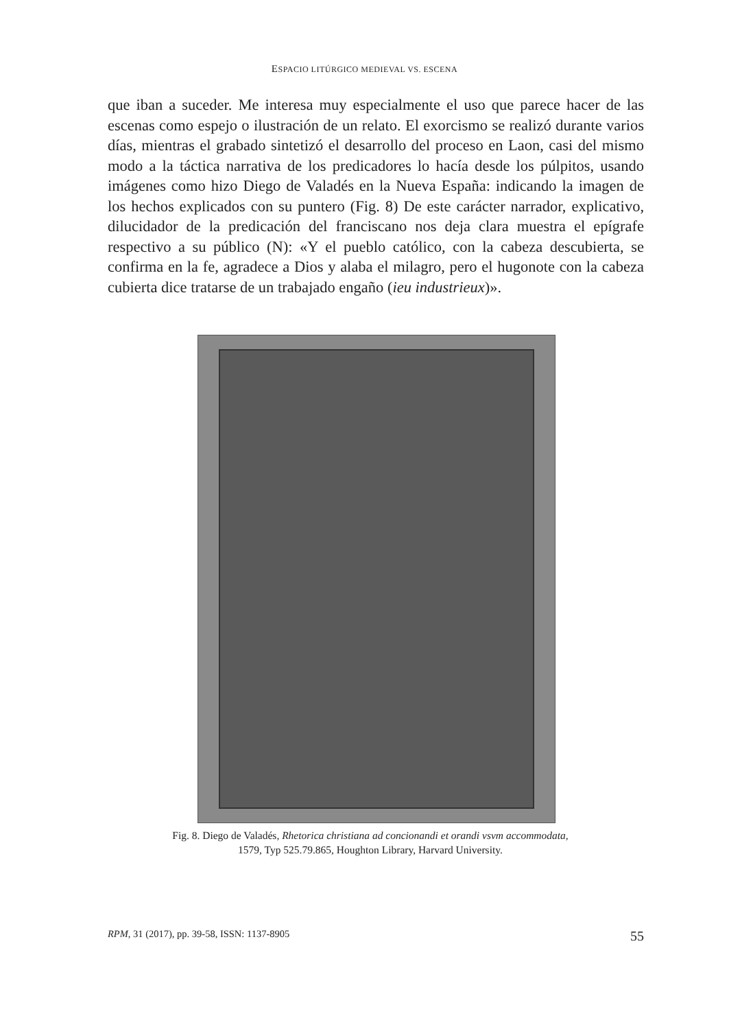ESPACIO LITÚRGICO MEDIEVAL VS. ESCENA
que iban a suceder. Me interesa muy especialmente el uso que parece hacer de las escenas como espejo o ilustración de un relato. El exorcismo se realizó durante varios días, mientras el grabado sintetizó el desarrollo del proceso en Laon, casi del mismo modo a la táctica narrativa de los predicadores lo hacía desde los púlpitos, usando imágenes como hizo Diego de Valadés en la Nueva España: indicando la imagen de los hechos explicados con su puntero (Fig. 8) De este carácter narrador, explicativo, dilucidador de la predicación del franciscano nos deja clara muestra el epígrafe respectivo a su público (N): «Y el pueblo católico, con la cabeza descubierta, se confirma en la fe, agradece a Dios y alaba el milagro, pero el hugonote con la cabeza cubierta dice tratarse de un trabajado engaño (ieu industrieux)».
Fig. 8. Diego de Valadés, Rhetorica christiana ad concionandi et orandi vsvm accommodata, 1579, Typ 525.79.865, Houghton Library, Harvard University.
RPM, 31 (2017), pp. 39-58, ISSN: 1137-8905 55